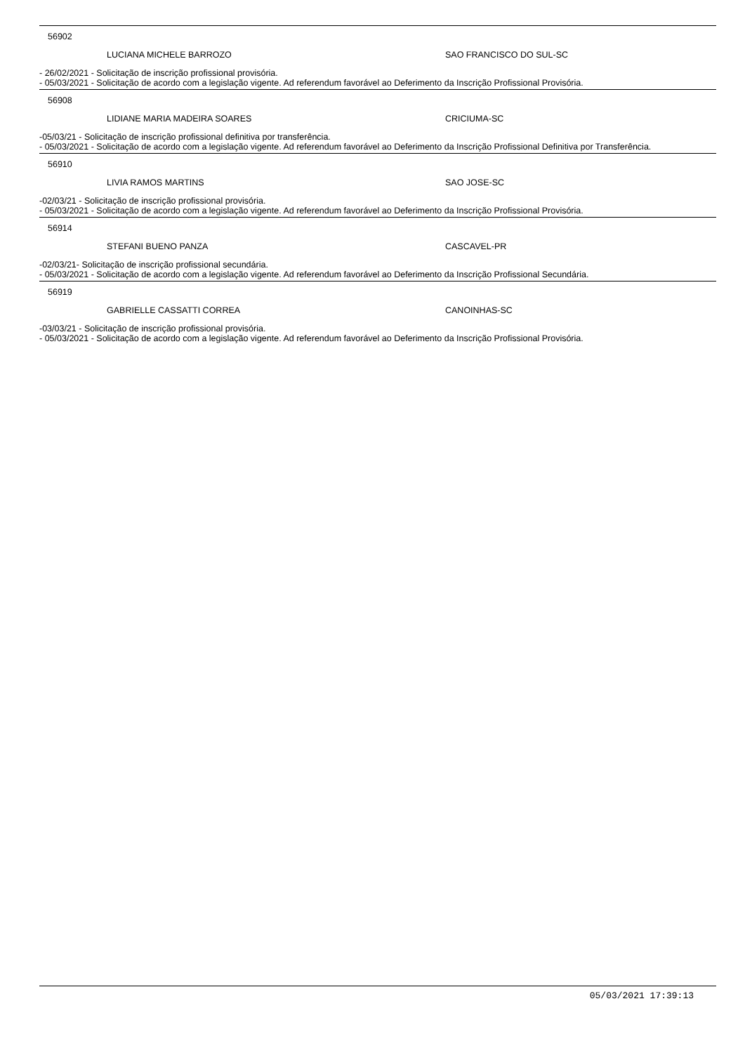56902
LUCIANA MICHELE BARROZO SAO FRANCISCO DO SUL-SC
- 26/02/2021 - Solicitação de inscrição profissional provisória.
- 05/03/2021 - Solicitação de acordo com a legislação vigente. Ad referendum favorável ao Deferimento da Inscrição Profissional Provisória.
56908
LIDIANE MARIA MADEIRA SOARES CRICIUMA-SC
-05/03/21 - Solicitação de inscrição profissional definitiva por transferência.
- 05/03/2021 - Solicitação de acordo com a legislação vigente. Ad referendum favorável ao Deferimento da Inscrição Profissional Definitiva por Transferência.
56910
LIVIA RAMOS MARTINS SAO JOSE-SC
-02/03/21 - Solicitação de inscrição profissional provisória.
- 05/03/2021 - Solicitação de acordo com a legislação vigente. Ad referendum favorável ao Deferimento da Inscrição Profissional Provisória.
56914
STEFANI BUENO PANZA CASCAVEL-PR
-02/03/21- Solicitação de inscrição profissional secundária.
- 05/03/2021 - Solicitação de acordo com a legislação vigente. Ad referendum favorável ao Deferimento da Inscrição Profissional Secundária.
56919
GABRIELLE CASSATTI CORREA CANOINHAS-SC
-03/03/21 - Solicitação de inscrição profissional provisória.
- 05/03/2021 - Solicitação de acordo com a legislação vigente. Ad referendum favorável ao Deferimento da Inscrição Profissional Provisória.
05/03/2021 17:39:13